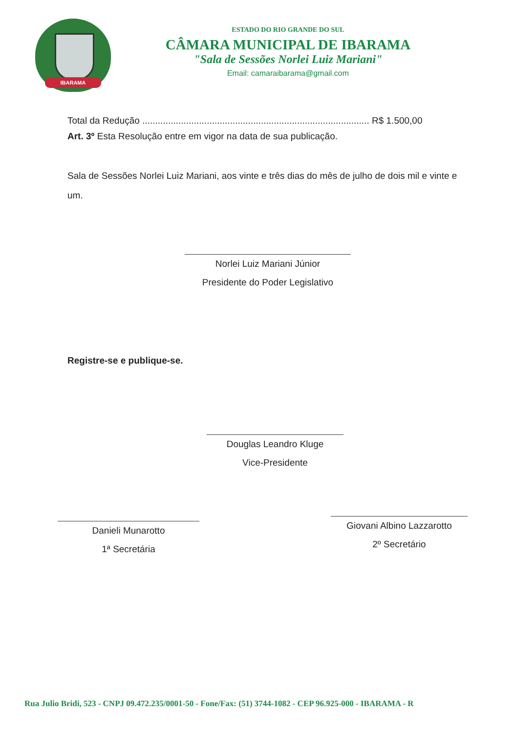IBARAMA
ESTADO DO RIO GRANDE DO SUL
CÂMARA MUNICIPAL DE IBARAMA
"Sala de Sessões Norlei Luiz Mariani"
Email: camaraibarama@gmail.com
Total da Redução ........................................................................................ R$ 1.500,00
Art. 3º Esta Resolução entre em vigor na data de sua publicação.
Sala de Sessões Norlei Luiz Mariani, aos vinte e três dias do mês de julho de dois mil e vinte e um.
Norlei Luiz Mariani Júnior
Presidente do Poder Legislativo
Registre-se e publique-se.
Douglas Leandro Kluge
Vice-Presidente
Danieli Munarotto
1ª Secretária
Giovani Albino Lazzarotto
2º Secretário
Rua Julio Bridi, 523 - CNPJ 09.472.235/0001-50 - Fone/Fax: (51) 3744-1082 - CEP 96.925-000 - IBARAMA - R